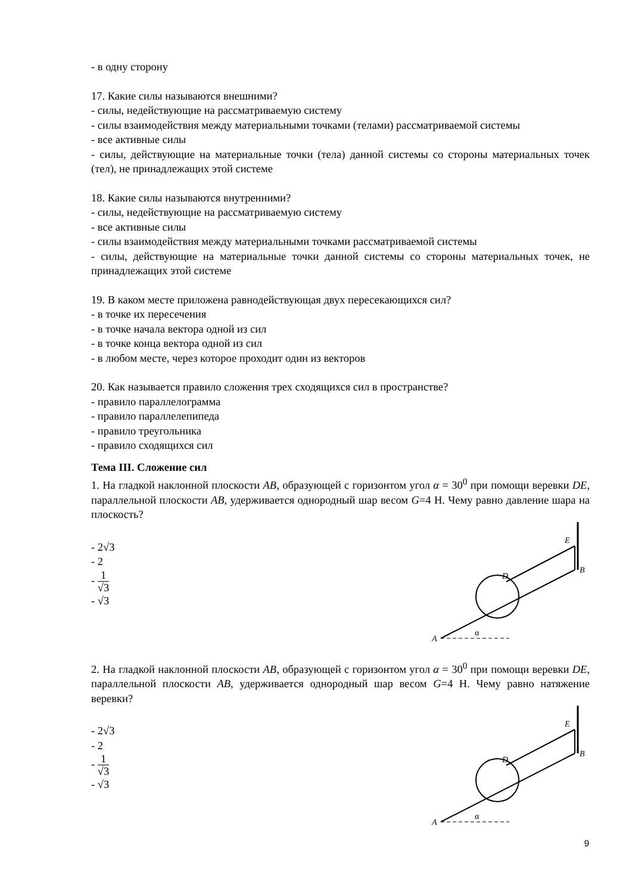- в одну сторону
17. Какие силы называются внешними?
- силы, недействующие на рассматриваемую систему
- силы взаимодействия между материальными точками (телами) рассматриваемой системы
- все активные силы
- силы, действующие на материальные точки (тела) данной системы со стороны материальных точек (тел), не принадлежащих этой системе
18. Какие силы называются внутренними?
- силы, недействующие на рассматриваемую систему
- все активные силы
- силы взаимодействия между материальными точками рассматриваемой системы
- силы, действующие на материальные точки данной системы со стороны материальных точек, не принадлежащих этой системе
19. В каком месте приложена равнодействующая двух пересекающихся сил?
- в точке их пересечения
- в точке начала вектора одной из сил
- в точке конца вектора одной из сил
- в любом месте, через которое проходит один из векторов
20. Как называется правило сложения трех сходящихся сил в пространстве?
- правило параллелограмма
- правило параллелепипеда
- правило треугольника
- правило сходящихся сил
Тема III. Сложение сил
1. На гладкой наклонной плоскости AB, образующей с горизонтом угол α = 30<sup>0</sup> при помощи веревки DE, параллельной плоскости AB, удерживается однородный шар весом G=4 Н. Чему равно давление шара на плоскость?
- 2√3
- 2
- 1 √3
- √3
A
B
E
D
α
2. На гладкой наклонной плоскости AB, образующей с горизонтом угол α = 30<sup>0</sup> при помощи веревки DE, параллельной плоскости AB, удерживается однородный шар весом G=4 Н. Чему равно натяжение веревки?
- 2√3
- 2
- 1 √3
- √3
A
B
E
D
α
9